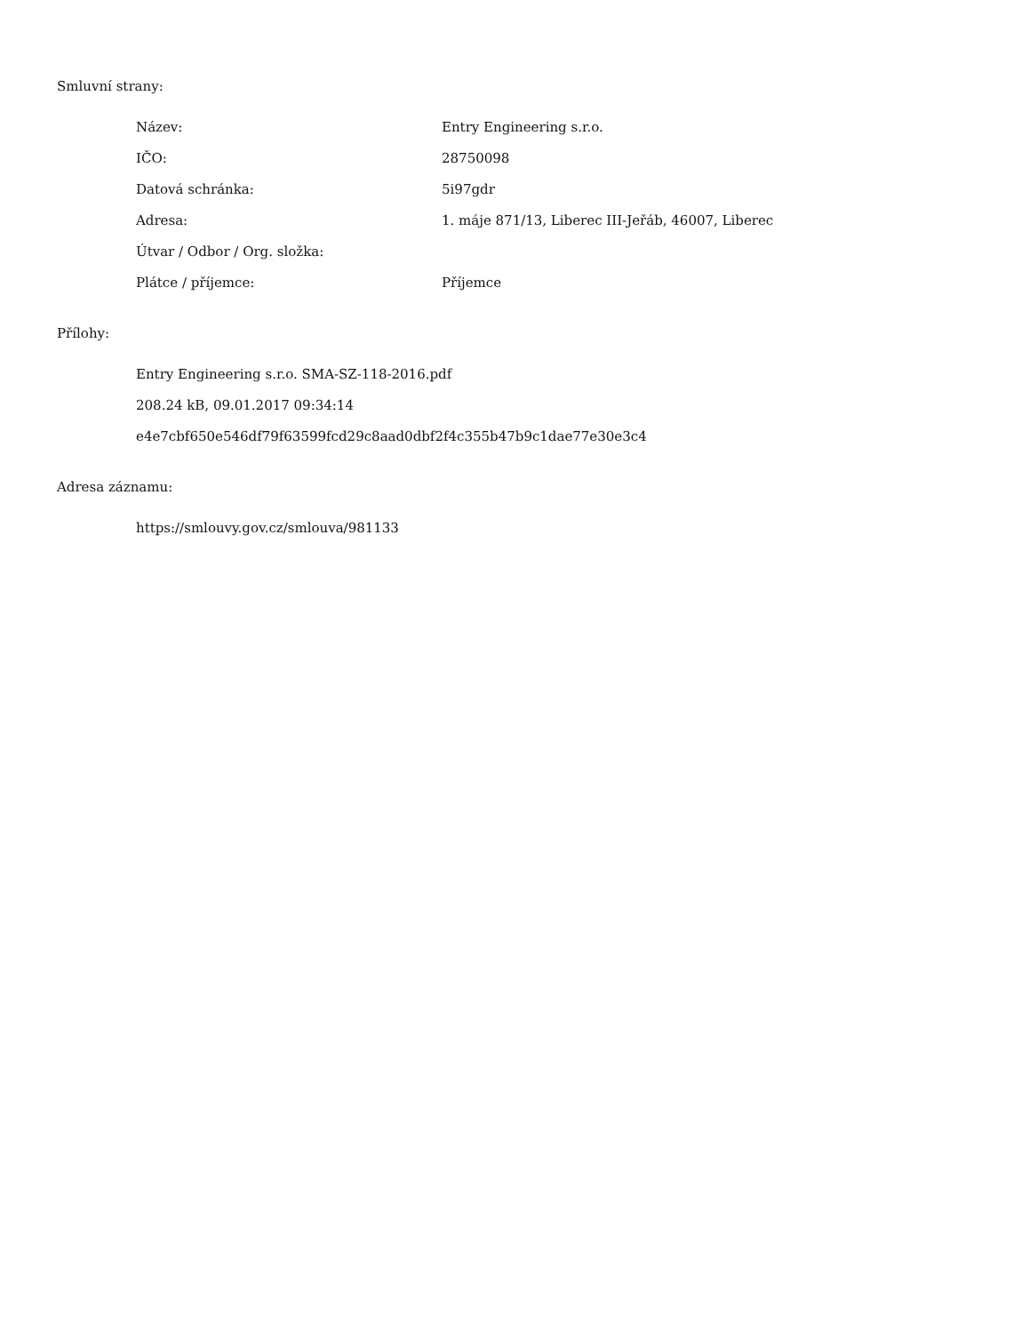Smluvní strany:
| Název: | Entry Engineering s.r.o. |
| IČO: | 28750098 |
| Datová schránka: | 5i97gdr |
| Adresa: | 1. máje 871/13, Liberec III-Jeřáb, 46007, Liberec |
| Útvar / Odbor / Org. složka: | |
| Plátce / příjemce: | Příjemce |
Přílohy:
Entry Engineering s.r.o. SMA-SZ-118-2016.pdf
208.24 kB, 09.01.2017 09:34:14
e4e7cbf650e546df79f63599fcd29c8aad0dbf2f4c355b47b9c1dae77e30e3c4
Adresa záznamu:
https://smlouvy.gov.cz/smlouva/981133